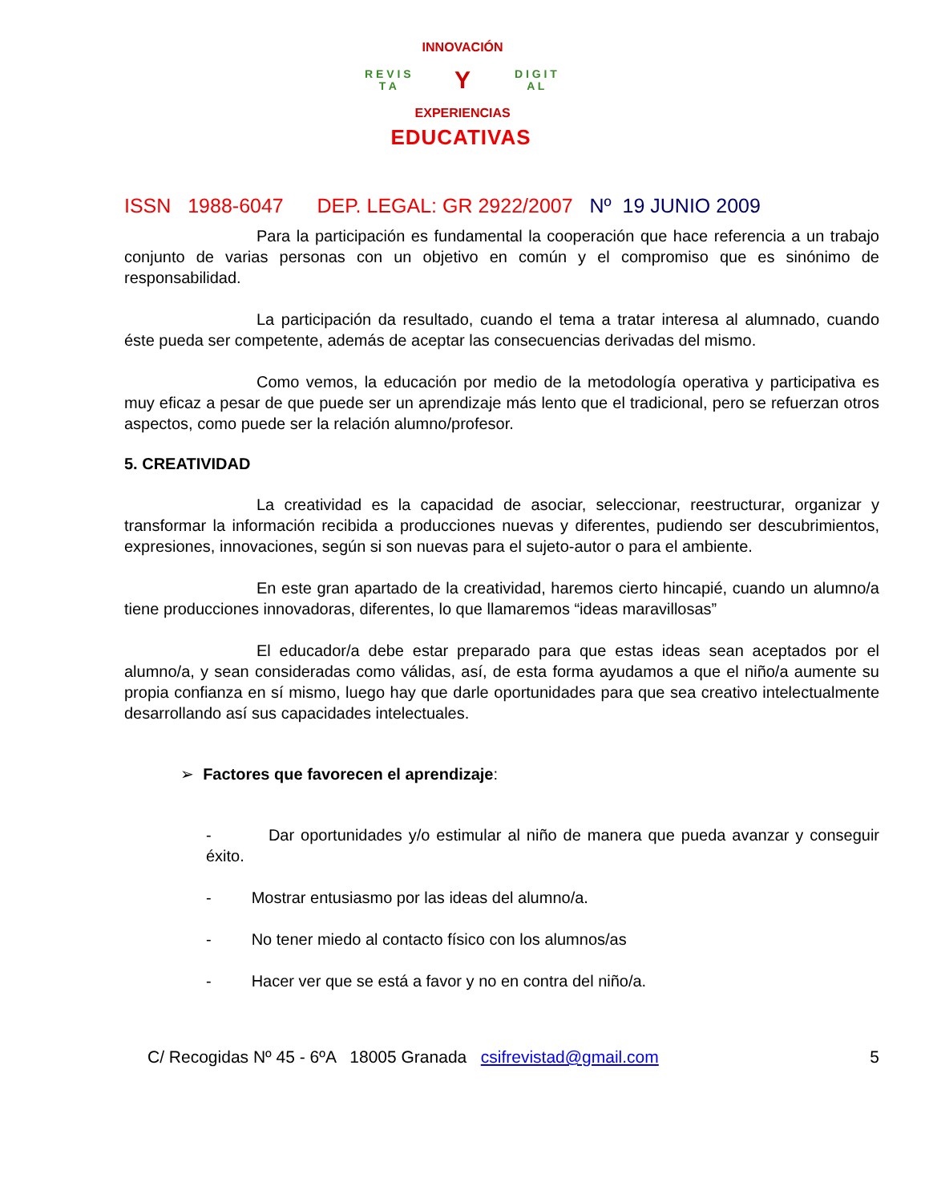R E V I S T A
INNOVACIÓN
Y
EXPERIENCIAS
D I G I T A L
EDUCATIVAS
ISSN 1988-6047 DEP. LEGAL: GR 2922/2007 Nº 19 JUNIO 2009
Para la participación es fundamental la cooperación que hace referencia a un trabajo conjunto de varias personas con un objetivo en común y el compromiso que es sinónimo de responsabilidad.
La participación da resultado, cuando el tema a tratar interesa al alumnado, cuando éste pueda ser competente, además de aceptar las consecuencias derivadas del mismo.
Como vemos, la educación por medio de la metodología operativa y participativa es muy eficaz a pesar de que puede ser un aprendizaje más lento que el tradicional, pero se refuerzan otros aspectos, como puede ser la relación alumno/profesor.
5. CREATIVIDAD
La creatividad es la capacidad de asociar, seleccionar, reestructurar, organizar y transformar la información recibida a producciones nuevas y diferentes, pudiendo ser descubrimientos, expresiones, innovaciones, según si son nuevas para el sujeto-autor o para el ambiente.
En este gran apartado de la creatividad, haremos cierto hincapié, cuando un alumno/a tiene producciones innovadoras, diferentes, lo que llamaremos “ideas maravillosas”
El educador/a debe estar preparado para que estas ideas sean aceptados por el alumno/a, y sean consideradas como válidas, así, de esta forma ayudamos a que el niño/a aumente su propia confianza en sí mismo, luego hay que darle oportunidades para que sea creativo intelectualmente desarrollando así sus capacidades intelectuales.
➢ Factores que favorecen el aprendizaje:
- Dar oportunidades y/o estimular al niño de manera que pueda avanzar y conseguir éxito.
- Mostrar entusiasmo por las ideas del alumno/a.
- No tener miedo al contacto físico con los alumnos/as
- Hacer ver que se está a favor y no en contra del niño/a.
C/ Recogidas Nº 45 - 6ºA 18005 Granada csifrevistad@gmail.com 5